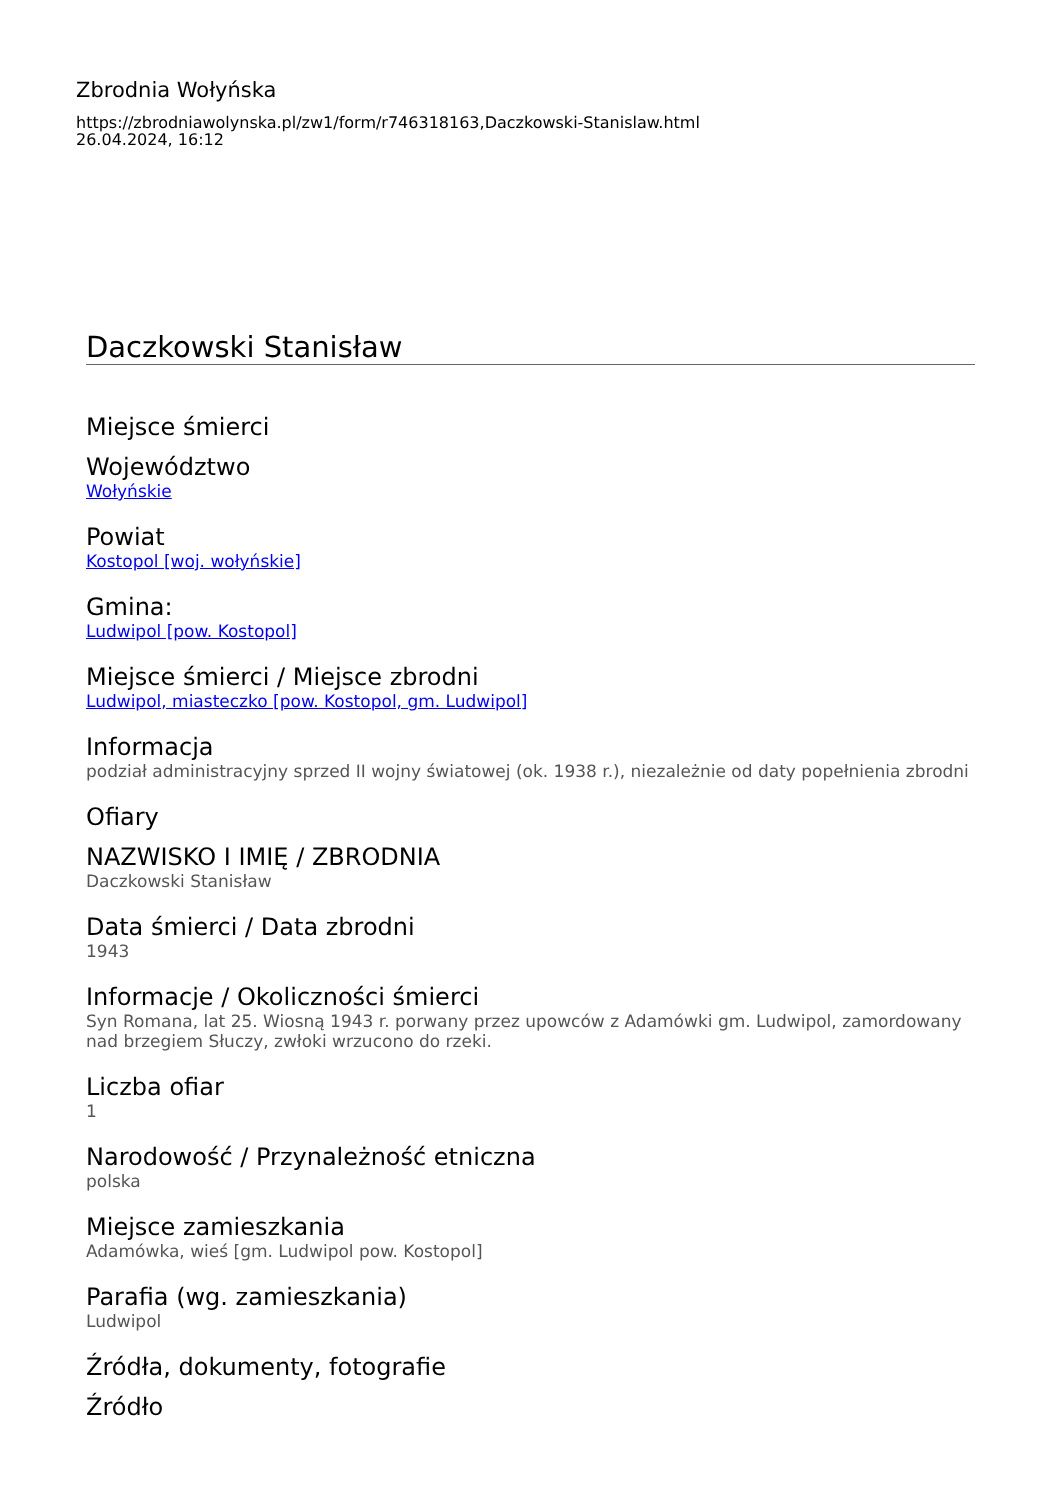Zbrodnia Wołyńska
https://zbrodniawolynska.pl/zw1/form/r746318163,Daczkowski-Stanislaw.html
26.04.2024, 16:12
Daczkowski Stanisław
Miejsce śmierci
Województwo
Wołyńskie
Powiat
Kostopol [woj. wołyńskie]
Gmina:
Ludwipol [pow. Kostopol]
Miejsce śmierci / Miejsce zbrodni
Ludwipol, miasteczko [pow. Kostopol, gm. Ludwipol]
Informacja
podział administracyjny sprzed II wojny światowej (ok. 1938 r.), niezależnie od daty popełnienia zbrodni
Ofiary
NAZWISKO I IMIĘ / ZBRODNIA
Daczkowski Stanisław
Data śmierci / Data zbrodni
1943
Informacje / Okoliczności śmierci
Syn Romana, lat 25. Wiosną 1943 r. porwany przez upowców z Adamówki gm. Ludwipol, zamordowany nad brzegiem Słuczy, zwłoki wrzucono do rzeki.
Liczba ofiar
1
Narodowość / Przynależność etniczna
polska
Miejsce zamieszkania
Adamówka, wieś [gm. Ludwipol pow. Kostopol]
Parafia (wg. zamieszkania)
Ludwipol
Źródła, dokumenty, fotografie
Źródło